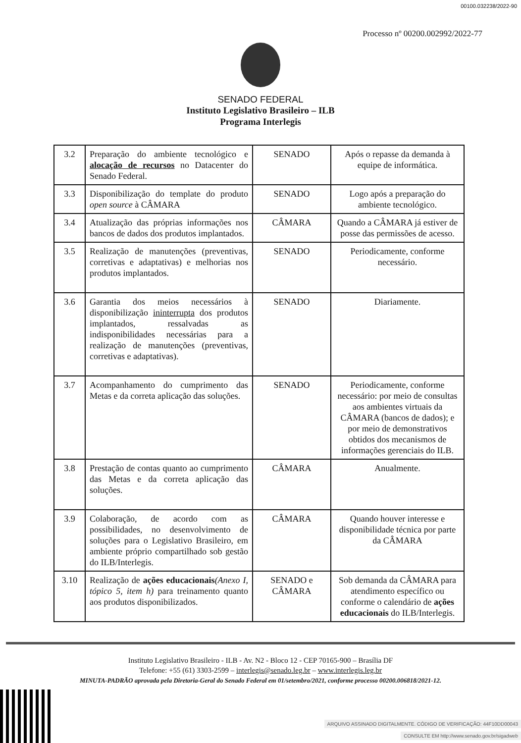00100.032238/2022-90
Processo nº 00200.002992/2022-77
SENADO FEDERAL
Instituto Legislativo Brasileiro – ILB
Programa Interlegis
| 3.2 | Preparação do ambiente tecnológico e alocação de recursos no Datacenter do Senado Federal. | SENADO | Após o repasse da demanda à equipe de informática. |
| 3.3 | Disponibilização do template do produto open source à CÂMARA | SENADO | Logo após a preparação do ambiente tecnológico. |
| 3.4 | Atualização das próprias informações nos bancos de dados dos produtos implantados. | CÂMARA | Quando a CÂMARA já estiver de posse das permissões de acesso. |
| 3.5 | Realização de manutenções (preventivas, corretivas e adaptativas) e melhorias nos produtos implantados. | SENADO | Periodicamente, conforme necessário. |
| 3.6 | Garantia dos meios necessários à disponibilização ininterrupta dos produtos implantados, ressalvadas as indisponibilidades necessárias para a realização de manutenções (preventivas, corretivas e adaptativas). | SENADO | Diariamente. |
| 3.7 | Acompanhamento do cumprimento das Metas e da correta aplicação das soluções. | SENADO | Periodicamente, conforme necessário: por meio de consultas aos ambientes virtuais da CÂMARA (bancos de dados); e por meio de demonstrativos obtidos dos mecanismos de informações gerenciais do ILB. |
| 3.8 | Prestação de contas quanto ao cumprimento das Metas e da correta aplicação das soluções. | CÂMARA | Anualmente. |
| 3.9 | Colaboração, de acordo com as possibilidades, no desenvolvimento de soluções para o Legislativo Brasileiro, em ambiente próprio compartilhado sob gestão do ILB/Interlegis. | CÂMARA | Quando houver interesse e disponibilidade técnica por parte da CÂMARA |
| 3.10 | Realização de ações educacionais (Anexo I, tópico 5, item h) para treinamento quanto aos produtos disponibilizados. | SENADO e CÂMARA | Sob demanda da CÂMARA para atendimento específico ou conforme o calendário de ações educacionais do ILB/Interlegis. |
Instituto Legislativo Brasileiro - ILB - Av. N2 - Bloco 12 - CEP 70165-900 – Brasília DF
Telefone: +55 (61) 3303-2599 – interlegis@senado.leg.br – www.interlegis.leg.br
MINUTA-PADRÃO aprovada pela Diretoria-Geral do Senado Federal em 01/setembro/2021, conforme processo 00200.006818/2021-12.
ARQUIVO ASSINADO DIGITALMENTE. CÓDIGO DE VERIFICAÇÃO: 44F10DD00043
CONSULTE EM http://www.senado.gov.br/sigadweb